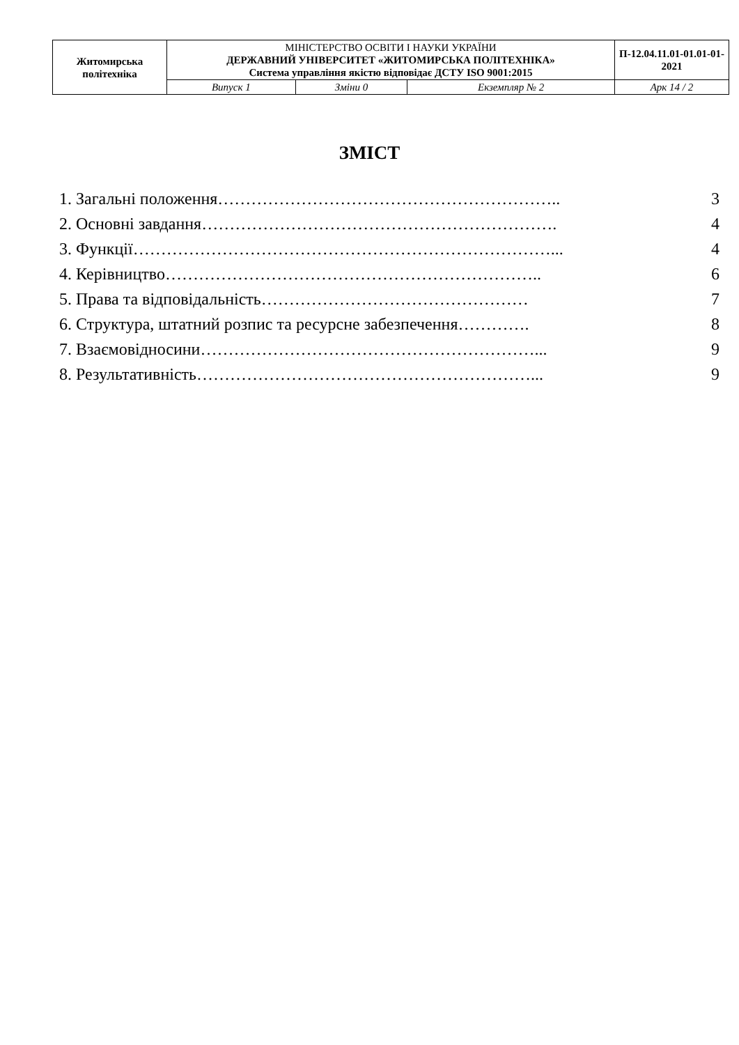| Житомирська політехніка | МІНІСТЕРСТВО ОСВІТИ І НАУКИ УКРАЇНИ ДЕРЖАВНИЙ УНІВЕРСИТЕТ «ЖИТОМИРСЬКА ПОЛІТЕХНІКА» Система управління якістю відповідає ДСТУ ISO 9001:2015 | | | П-12.04.11.01-01.01-01-2021 |
| | Випуск 1 | Зміни 0 | Екземпляр № 2 | Арк 14 / 2 |
ЗМІСТ
1. Загальні положення…………………………………………………….. 3
2. Основні завдання………………………………………………………. 4
3. Функції…………………………………………………………………... 4
4. Керівництво………………………………………………………….. 6
5. Права та відповідальність………………………………………… 7
6. Структура, штатний розпис та ресурсне забезпечення…………. 8
7. Взаємовідносини……………………………………………………... 9
8. Результативність……………………………………………………... 9